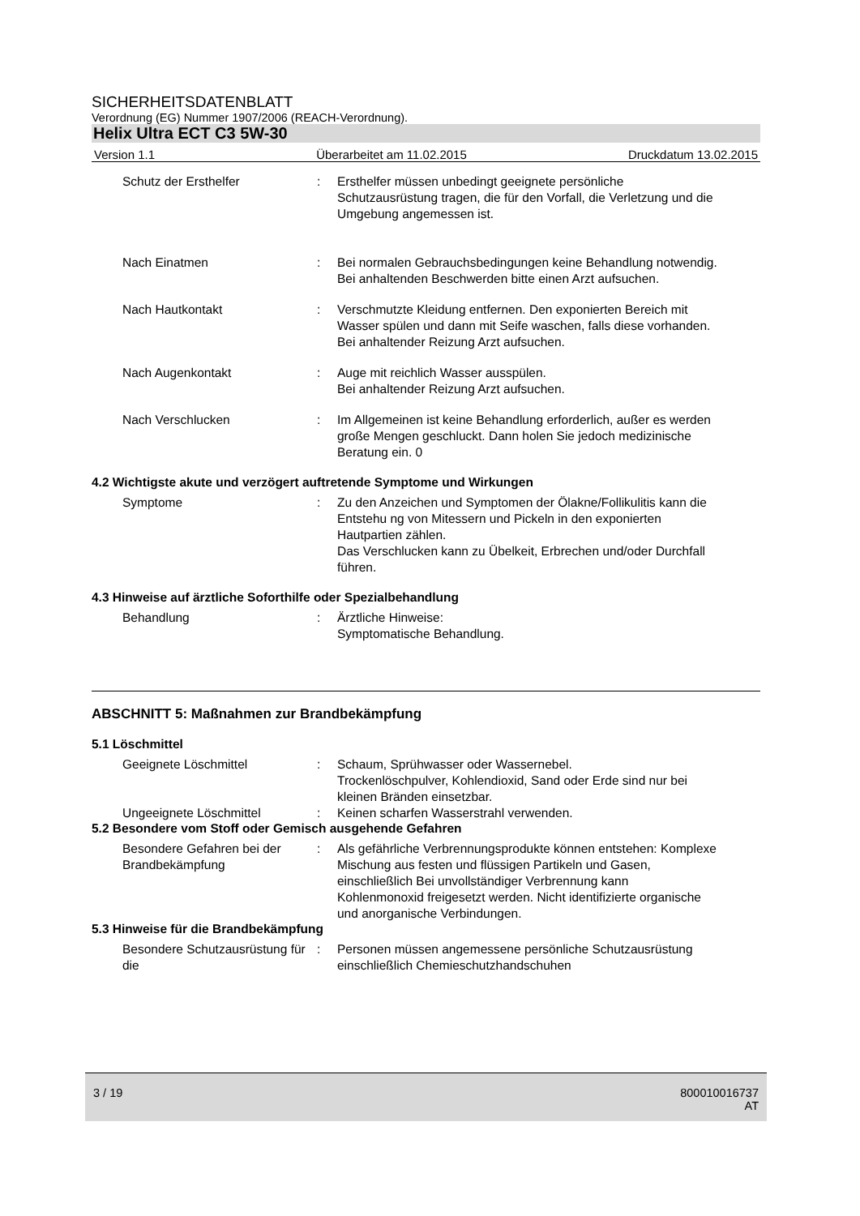SICHERHEITSDATENBLATT
Verordnung (EG) Nummer 1907/2006 (REACH-Verordnung).
Helix Ultra ECT C3 5W-30
Version 1.1 Überarbeitet am 11.02.2015 Druckdatum 13.02.2015
Schutz der Ersthelfer : Ersthelfer müssen unbedingt geeignete persönliche Schutzausrüstung tragen, die für den Vorfall, die Verletzung und die Umgebung angemessen ist.
Nach Einatmen : Bei normalen Gebrauchsbedingungen keine Behandlung notwendig.
Bei anhaltenden Beschwerden bitte einen Arzt aufsuchen.
Nach Hautkontakt : Verschmutzte Kleidung entfernen. Den exponierten Bereich mit Wasser spülen und dann mit Seife waschen, falls diese vorhanden.
Bei anhaltender Reizung Arzt aufsuchen.
Nach Augenkontakt : Auge mit reichlich Wasser ausspülen.
Bei anhaltender Reizung Arzt aufsuchen.
Nach Verschlucken : Im Allgemeinen ist keine Behandlung erforderlich, außer es werden große Mengen geschluckt. Dann holen Sie jedoch medizinische Beratung ein. 0
4.2 Wichtigste akute und verzögert auftretende Symptome und Wirkungen
Symptome : Zu den Anzeichen und Symptomen der Ölakne/Follikulitis kann die Entstehu ng von Mitessern und Pickeln in den exponierten Hautpartien zählen.
Das Verschlucken kann zu Übelkeit, Erbrechen und/oder Durchfall führen.
4.3 Hinweise auf ärztliche Soforthilfe oder Spezialbehandlung
Behandlung : Ärztliche Hinweise:
Symptomatische Behandlung.
ABSCHNITT 5: Maßnahmen zur Brandbekämpfung
5.1 Löschmittel
Geeignete Löschmittel : Schaum, Sprühwasser oder Wassernebel.
Trockenlöschpulver, Kohlendioxid, Sand oder Erde sind nur bei kleinen Bränden einsetzbar.
Ungeeignete Löschmittel : Keinen scharfen Wasserstrahl verwenden.
5.2 Besondere vom Stoff oder Gemisch ausgehende Gefahren
Besondere Gefahren bei der Brandbekämpfung
: Als gefährliche Verbrennungsprodukte können entstehen: Komplexe Mischung aus festen und flüssigen Partikeln und Gasen, einschließlich Bei unvollständiger Verbrennung kann Kohlenmonoxid freigesetzt werden. Nicht identifizierte organische und anorganische Verbindungen.
5.3 Hinweise für die Brandbekämpfung
Besondere Schutzausrüstung für die
: Personen müssen angemessene persönliche Schutzausrüstung einschließlich Chemieschutzhandschuhen
3 / 19 800010016737
AT